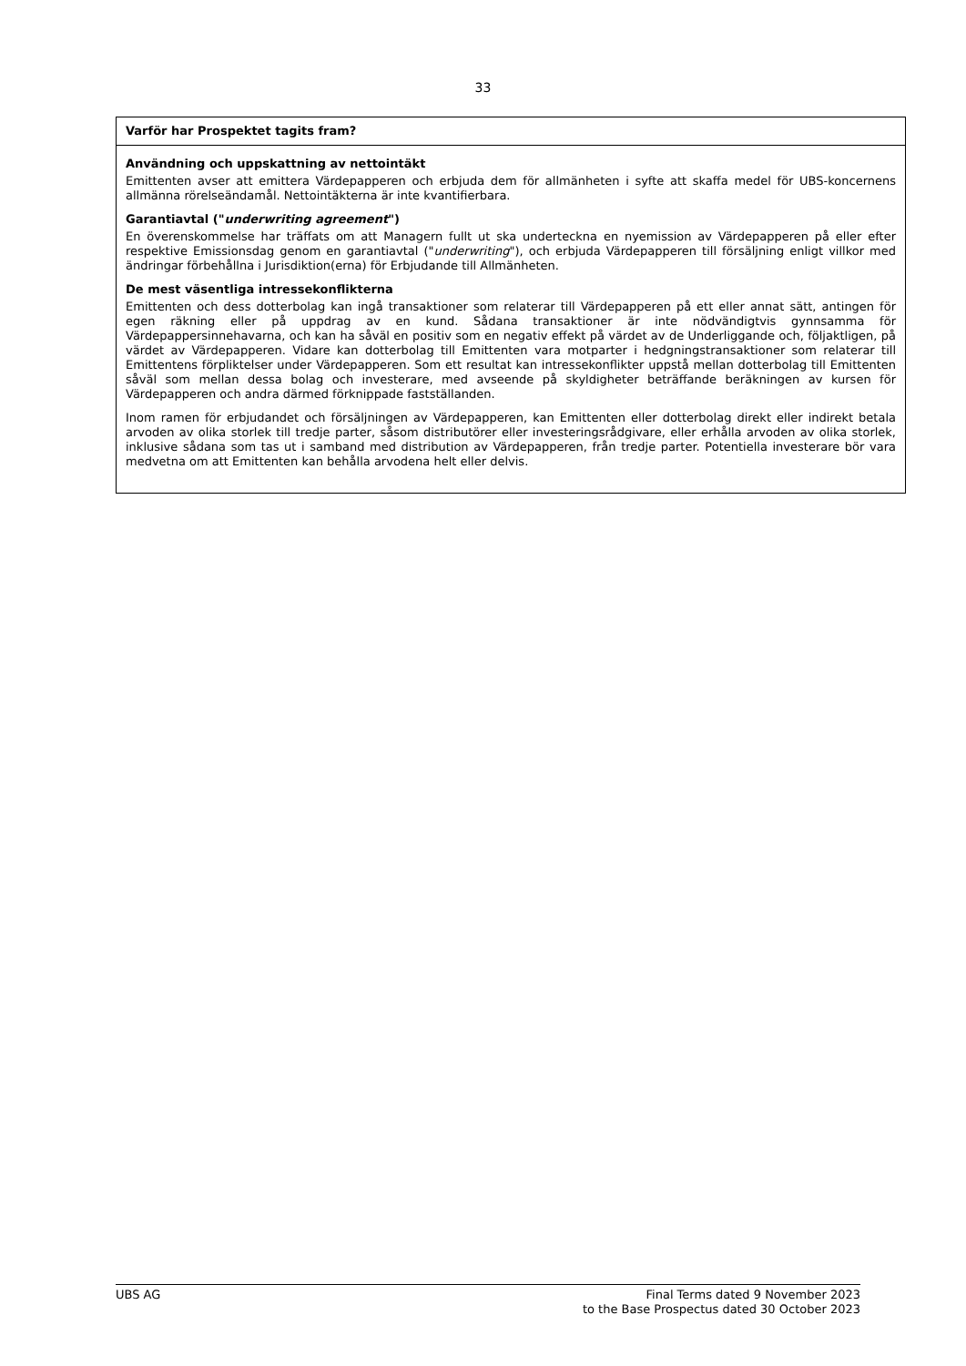33
Varför har Prospektet tagits fram?
Användning och uppskattning av nettointäkt
Emittenten avser att emittera Värdepapperen och erbjuda dem för allmänheten i syfte att skaffa medel för UBS-koncernens allmänna rörelseändamål. Nettointäkterna är inte kvantifierbara.
Garantiavtal ("underwriting agreement")
En överenskommelse har träffats om att Managern fullt ut ska underteckna en nyemission av Värdepapperen på eller efter respektive Emissionsdag genom en garantiavtal ("underwriting"), och erbjuda Värdepapperen till försäljning enligt villkor med ändringar förbehållna i Jurisdiktion(erna) för Erbjudande till Allmänheten.
De mest väsentliga intressekonflikterna
Emittenten och dess dotterbolag kan ingå transaktioner som relaterar till Värdepapperen på ett eller annat sätt, antingen för egen räkning eller på uppdrag av en kund. Sådana transaktioner är inte nödvändigtvis gynnsamma för Värdepappersinnehavarna, och kan ha såväl en positiv som en negativ effekt på värdet av de Underliggande och, följaktligen, på värdet av Värdepapperen. Vidare kan dotterbolag till Emittenten vara motparter i hedgningstransaktioner som relaterar till Emittentens förpliktelser under Värdepapperen. Som ett resultat kan intressekonflikter uppstå mellan dotterbolag till Emittenten såväl som mellan dessa bolag och investerare, med avseende på skyldigheter beträffande beräkningen av kursen för Värdepapperen och andra därmed förknippade fastställanden.
Inom ramen för erbjudandet och försäljningen av Värdepapperen, kan Emittenten eller dotterbolag direkt eller indirekt betala arvoden av olika storlek till tredje parter, såsom distributörer eller investeringsrådgivare, eller erhålla arvoden av olika storlek, inklusive sådana som tas ut i samband med distribution av Värdepapperen, från tredje parter. Potentiella investerare bör vara medvetna om att Emittenten kan behålla arvodena helt eller delvis.
UBS AG Final Terms dated 9 November 2023
to the Base Prospectus dated 30 October 2023